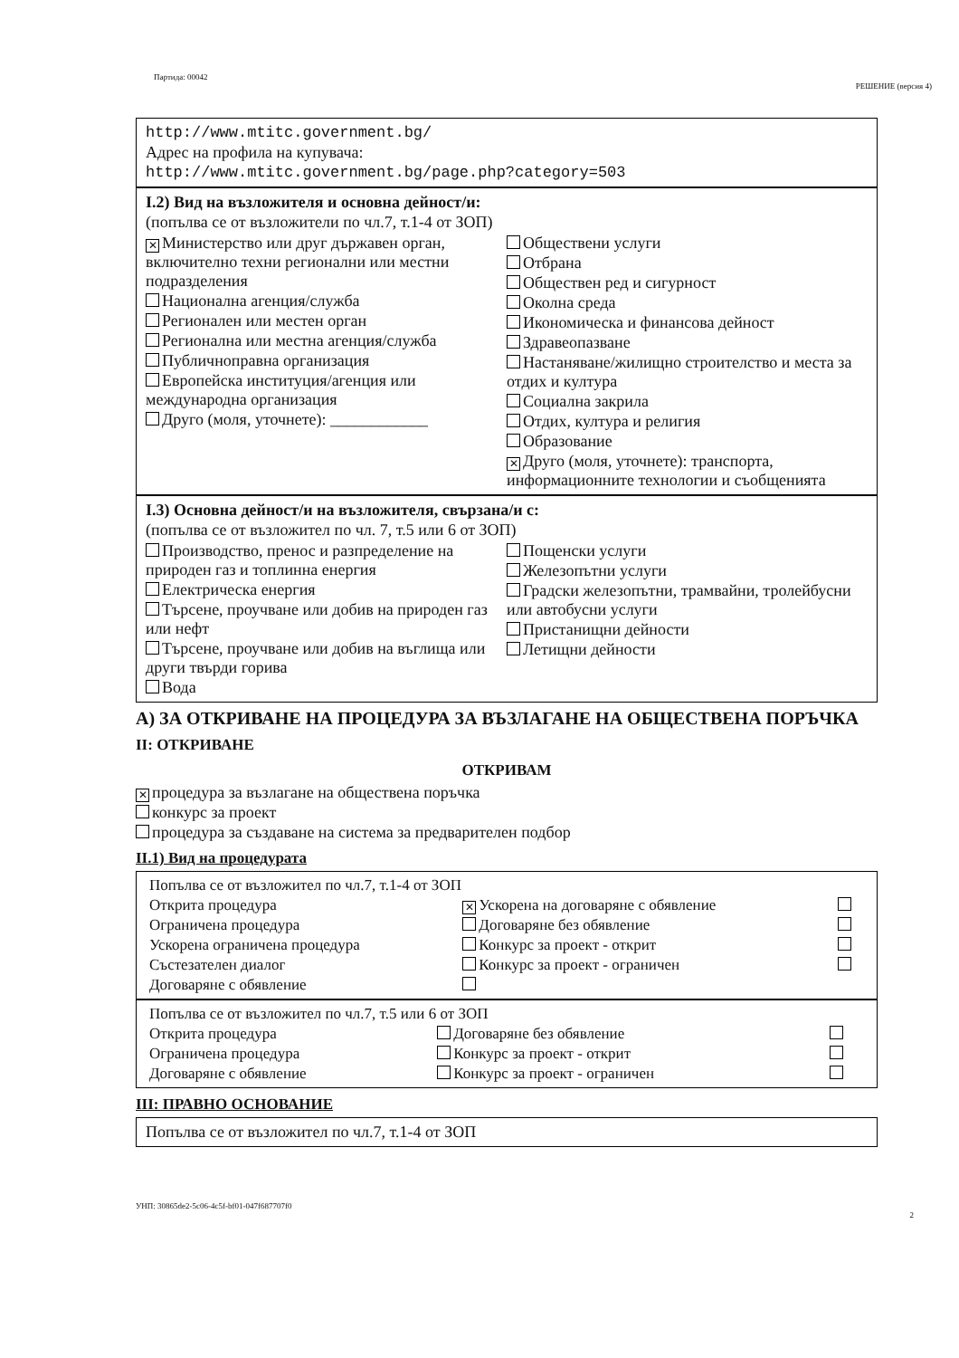Партида: 00042
РЕШЕНИЕ (версия 4)
http://www.mtitc.government.bg/
Адрес на профила на купувача:
http://www.mtitc.government.bg/page.php?category=503
I.2) Вид на възложителя и основна дейност/и:
(попълва се от възложители по чл.7, т.1-4 от ЗОП)
✕ Министерство или друг държавен орган, включително техни регионални или местни подразделения
Национална агенция/служба
Регионален или местен орган
Регионална или местна агенция/служба
Публичноправна организация
Европейска институция/агенция или международна организация
Друго (моля, уточнете): ____________
Обществени услуги
Отбрана
Обществен ред и сигурност
Околна среда
Икономическа и финансова дейност
Здравеопазване
Настаняване/жилищно строителство и места за отдих и култура
Социална закрила
Отдих, култура и религия
Образование
✕ Друго (моля, уточнете): транспорта, информационните технологии и съобщенията
I.3) Основна дейност/и на възложителя, свързана/и с:
(попълва се от възложител по чл. 7, т.5 или 6 от ЗОП)
Производство, пренос и разпределение на природен газ и топлинна енергия
Електрическа енергия
Търсене, проучване или добив на природен газ или нефт
Търсене, проучване или добив на въглища или други твърди горива
Вода
Пощенски услуги
Железопътни услуги
Градски железопътни, трамвайни, тролейбусни или автобусни услуги
Пристанищни дейности
Летищни дейности
А) ЗА ОТКРИВАНЕ НА ПРОЦЕДУРА ЗА ВЪЗЛАГАНЕ НА ОБЩЕСТВЕНА ПОРЪЧКА
II: ОТКРИВАНЕ
ОТКРИВАМ
✕ процедура за възлагане на обществена поръчка
конкурс за проект
процедура за създаване на система за предварителен подбор
II.1) Вид на процедурата
| Попълва се от възложител по чл.7, т.1-4 от ЗОП | | |
| Открита процедура | ✕ Ускорена на договаряне с обявление | |
| Ограничена процедура | Договаряне без обявление | |
| Ускорена ограничена процедура | Конкурс за проект - открит | |
| Състезателен диалог | Конкурс за проект - ограничен | |
| Договаряне с обявление | | |
| Попълва се от възложител по чл.7, т.5 или 6 от ЗОП | | |
| Открита процедура | Договаряне без обявление | |
| Ограничена процедура | Конкурс за проект - открит | |
| Договаряне с обявление | Конкурс за проект - ограничен | |
III: ПРАВНО ОСНОВАНИЕ
Попълва се от възложител по чл.7, т.1-4 от ЗОП
УНП: 30865de2-5c06-4c5f-bf01-047f687707f0
2